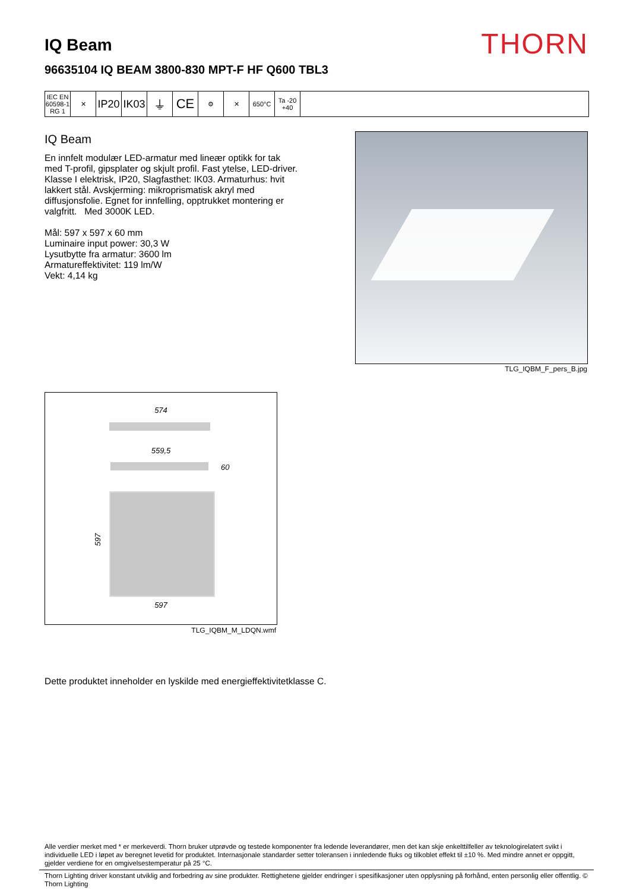IQ Beam
THORN
96635104 IQ BEAM 3800-830 MPT-F HF Q600 TBL3
IEC EN 60598-1 RG 1
✕
IP20
IK03
⏚ CE
⚙ ✕ 650°C Ta -20 +40
IQ Beam
En innfelt modulær LED-armatur med lineær optikk for tak med T-profil, gipsplater og skjult profil. Fast ytelse, LED-driver. Klasse I elektrisk, IP20, Slagfasthet: IK03. Armaturhus: hvit lakkert stål. Avskjerming: mikroprismatisk akryl med diffusjonsfolie. Egnet for innfelling, opptrukket montering er valgfritt. Med 3000K LED.
Mål: 597 x 597 x 60 mm
Luminaire input power: 30,3 W
Lysutbytte fra armatur: 3600 lm
Armatureffektivitet: 119 lm/W
Vekt: 4,14 kg
TLG_IQBM_F_pers_B.jpg
574
559,5
60
597
597
TLG_IQBM_M_LDQN.wmf
Dette produktet inneholder en lyskilde med energieffektivitetklasse C.
Alle verdier merket med * er merkeverdi. Thorn bruker utprøvde og testede komponenter fra ledende leverandører, men det kan skje enkelttilfeller av teknologirelatert svikt i individuelle LED i løpet av beregnet levetid for produktet. Internasjonale standarder setter toleransen i innledende fluks og tilkoblet effekt til ±10 %. Med mindre annet er oppgitt, gjelder verdiene for en omgivelsestemperatur på 25 °C.
Thorn Lighting driver konstant utviklig and forbedring av sine produkter. Rettighetene gjelder endringer i spesifikasjoner uten opplysning på forhånd, enten personlig eller offentlig. © Thorn Lighting